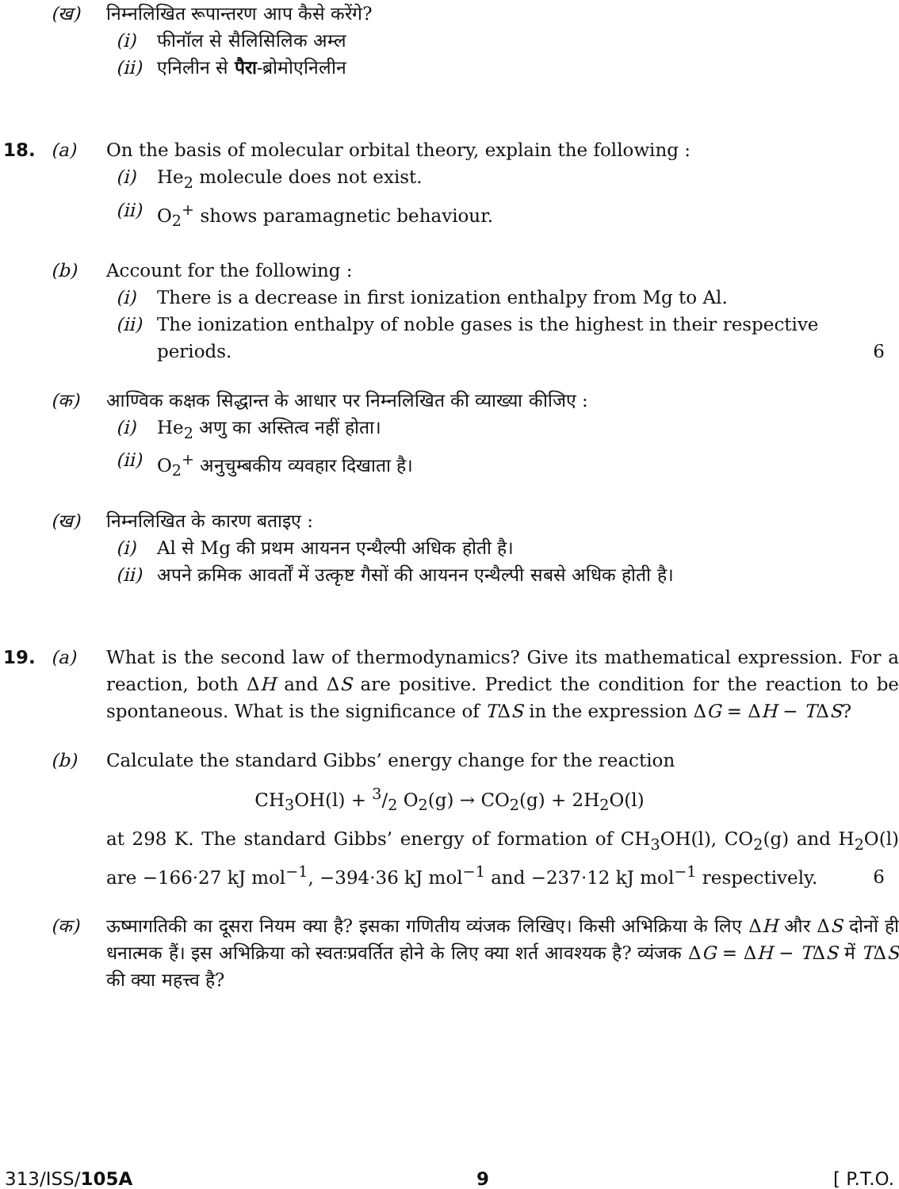(ख) निम्नलिखित रूपान्तरण आप कैसे करेंगे?
(i) फीनॉल से सैलिसिलिक अम्ल
(ii) एनिलीन से पैरा-ब्रोमोएनिलीन
18. (a) On the basis of molecular orbital theory, explain the following :
(i) He<sub>2</sub> molecule does not exist.
(ii) O<sub>2</sub><sup>+</sup> shows paramagnetic behaviour.
(b) Account for the following :
(i) There is a decrease in first ionization enthalpy from Mg to Al.
(ii) The ionization enthalpy of noble gases is the highest in their respective periods.
6
(क) आण्विक कक्षक सिद्धान्त के आधार पर निम्नलिखित की व्याख्या कीजिए :
(i) He<sub>2</sub> अणु का अस्तित्व नहीं होता।
(ii) O<sub>2</sub><sup>+</sup> अनुचुम्बकीय व्यवहार दिखाता है।
(ख) निम्नलिखित के कारण बताइए :
(i) Al से Mg की प्रथम आयनन एन्थैल्पी अधिक होती है।
(ii) अपने क्रमिक आवर्तों में उत्कृष्ट गैसों की आयनन एन्थैल्पी सबसे अधिक होती है।
19. (a) What is the second law of thermodynamics? Give its mathematical expression. For a reaction, both ΔH and ΔS are positive. Predict the condition for the reaction to be spontaneous. What is the significance of TΔS in the expression ΔG = ΔH − TΔS?
(b) Calculate the standard Gibbs’ energy change for the reaction
CH<sub>3</sub>OH(l) + 3/2 O<sub>2</sub>(g) → CO<sub>2</sub>(g) + 2H<sub>2</sub>O(l)
at 298 K. The standard Gibbs’ energy of formation of CH<sub>3</sub>OH(l), CO<sub>2</sub>(g) and H<sub>2</sub>O(l) are −166·27 kJ mol<sup>−1</sup>, −394·36 kJ mol<sup>−1</sup> and −237·12 kJ mol<sup>−1</sup> respectively.
6
(क) ऊष्मागतिकी का दूसरा नियम क्या है? इसका गणितीय व्यंजक लिखिए। किसी अभिक्रिया के लिए ΔH और ΔS दोनों ही धनात्मक हैं। इस अभिक्रिया को स्वतःप्रवर्तित होने के लिए क्या शर्त आवश्यक है? व्यंजक ΔG = ΔH − TΔS में TΔS की क्या महत्त्व है?
313/ISS/105A 9 [ P.T.O.